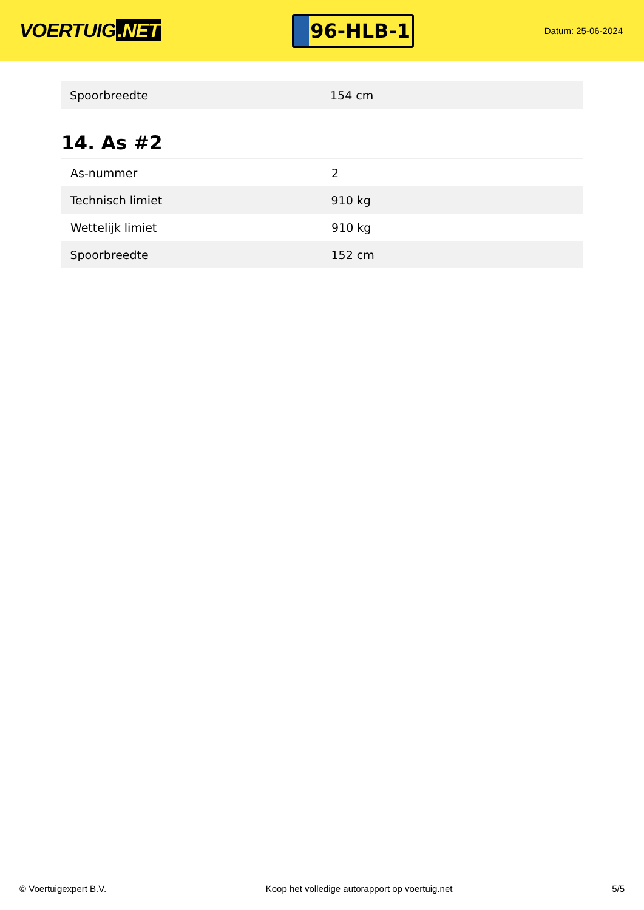VOERTUIG.NET
96-HLB-1
Datum: 25-06-2024
| Spoorbreedte | 154 cm |
14. As #2
| As-nummer | 2 |
| Technisch limiet | 910 kg |
| Wettelijk limiet | 910 kg |
| Spoorbreedte | 152 cm |
© Voertuigexpert B.V. Koop het volledige autorapport op voertuig.net 5/5